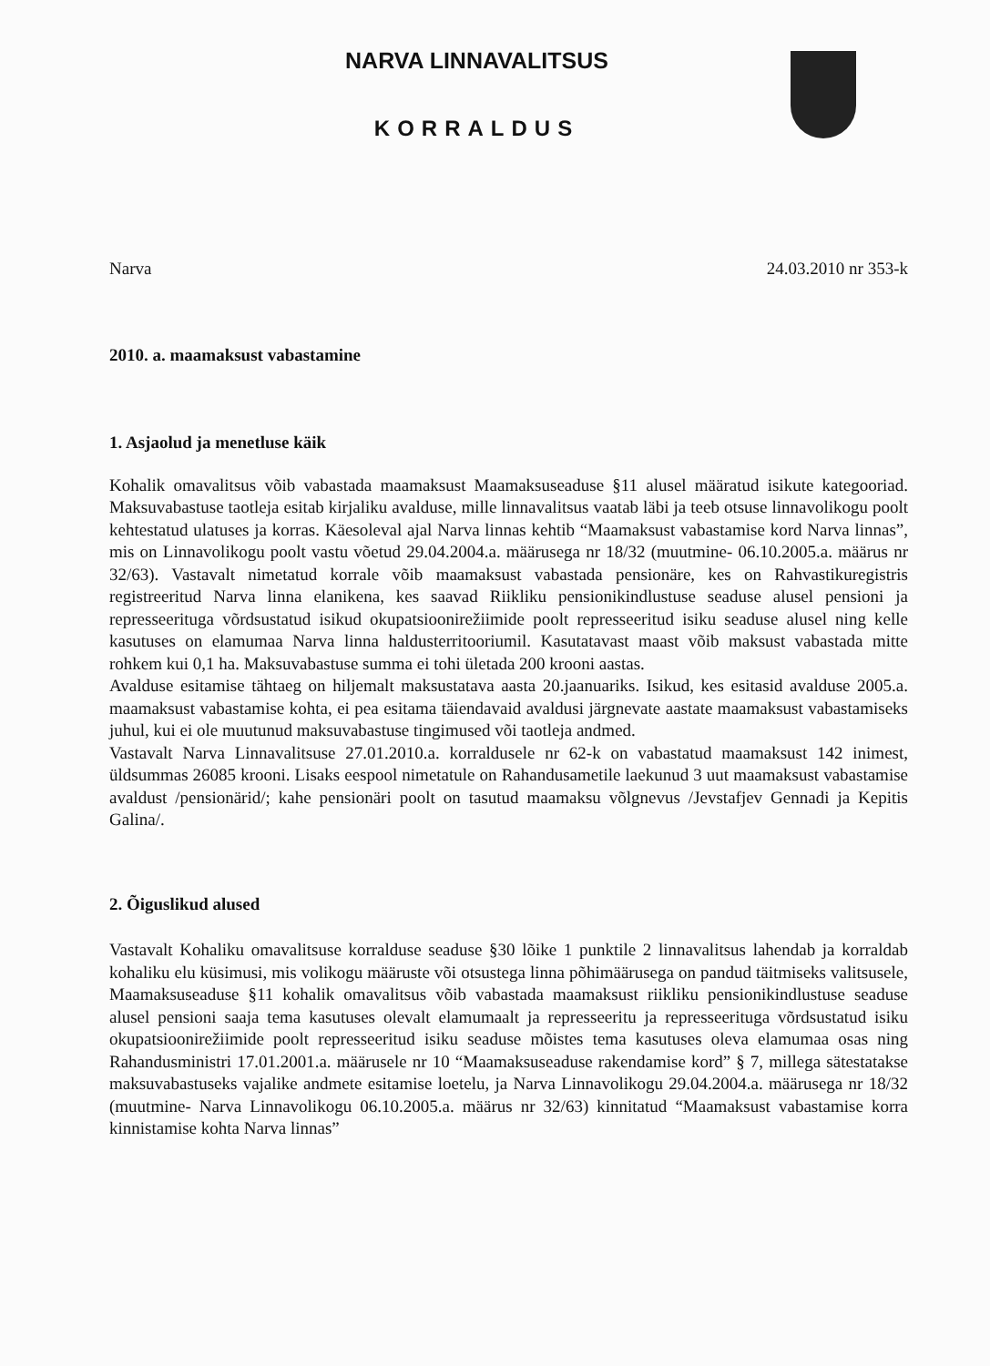NARVA LINNAVALITSUS
KORRALDUS
Narva 24.03.2010 nr 353-k
2010. a. maamaksust vabastamine
1. Asjaolud ja menetluse käik
Kohalik omavalitsus võib vabastada maamaksust Maamaksuseaduse §11 alusel määratud isikute kategooriad. Maksuvabastuse taotleja esitab kirjaliku avalduse, mille linnavalitsus vaatab läbi ja teeb otsuse linnavolikogu poolt kehtestatud ulatuses ja korras. Käesoleval ajal Narva linnas kehtib “Maamaksust vabastamise kord Narva linnas”, mis on Linnavolikogu poolt vastu võetud 29.04.2004.a. määrusega nr 18/32 (muutmine- 06.10.2005.a. määrus nr 32/63). Vastavalt nimetatud korrale võib maamaksust vabastada pensionäre, kes on Rahvastikuregistris registreeritud Narva linna elanikena, kes saavad Riikliku pensionikindlustuse seaduse alusel pensioni ja represseerituga võrdsustatud isikud okupatsioonirežiimide poolt represseeritud isiku seaduse alusel ning kelle kasutuses on elamumaa Narva linna haldusterritooriumil. Kasutatavast maast võib maksust vabastada mitte rohkem kui 0,1 ha. Maksuvabastuse summa ei tohi ületada 200 krooni aastas.
Avalduse esitamise tähtaeg on hiljemalt maksustatava aasta 20.jaanuariks. Isikud, kes esitasid avalduse 2005.a. maamaksust vabastamise kohta, ei pea esitama täiendavaid avaldusi järgnevate aastate maamaksust vabastamiseks juhul, kui ei ole muutunud maksuvabastuse tingimused või taotleja andmed.
Vastavalt Narva Linnavalitsuse 27.01.2010.a. korraldusele nr 62-k on vabastatud maamaksust 142 inimest, üldsummas 26085 krooni. Lisaks eespool nimetatule on Rahandusametile laekunud 3 uut maamaksust vabastamise avaldust /pensionärid/; kahe pensionäri poolt on tasutud maamaksu võlgnevus /Jevstafjev Gennadi ja Kepitis Galina/.
2. Õiguslikud alused
Vastavalt Kohaliku omavalitsuse korralduse seaduse §30 lõike 1 punktile 2 linnavalitsus lahendab ja korraldab kohaliku elu küsimusi, mis volikogu määruste või otsustega linna põhimäärusega on pandud täitmiseks valitsusele, Maamaksuseaduse §11 kohalik omavalitsus võib vabastada maamaksust riikliku pensionikindlustuse seaduse alusel pensioni saaja tema kasutuses olevalt elamumaalt ja represseeritu ja represseerituga võrdsustatud isiku okupatsioonirežiimide poolt represseeritud isiku seaduse mõistes tema kasutuses oleva elamumaa osas ning Rahandusministri 17.01.2001.a. määrusele nr 10 “Maamaksuseaduse rakendamise kord” § 7, millega sätestatakse maksuvabastuseks vajalike andmete esitamise loetelu, ja Narva Linnavolikogu 29.04.2004.a. määrusega nr 18/32 (muutmine- Narva Linnavolikogu 06.10.2005.a. määrus nr 32/63) kinnitatud “Maamaksust vabastamise korra kinnistamise kohta Narva linnas”